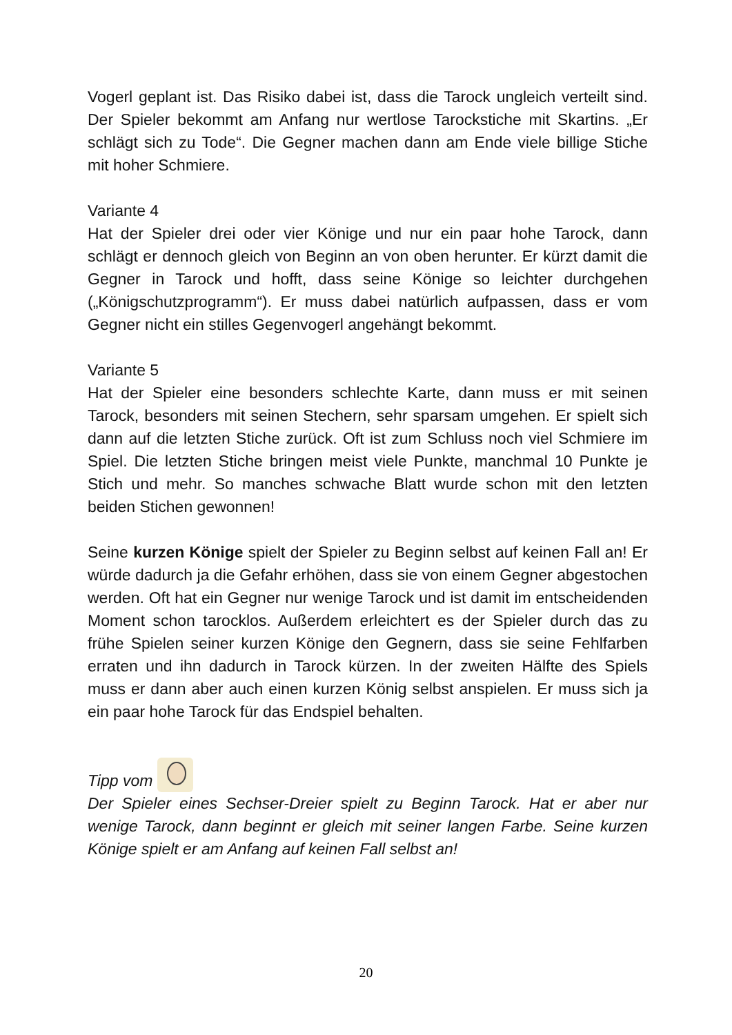Vogerl geplant ist. Das Risiko dabei ist, dass die Tarock ungleich verteilt sind. Der Spieler bekommt am Anfang nur wertlose Tarockstiche mit Skartins. „Er schlägt sich zu Tode“. Die Gegner machen dann am Ende viele billige Stiche mit hoher Schmiere.
Variante 4
Hat der Spieler drei oder vier Könige und nur ein paar hohe Tarock, dann schlägt er dennoch gleich von Beginn an von oben herunter. Er kürzt damit die Gegner in Tarock und hofft, dass seine Könige so leichter durchgehen („Königschutzprogramm“). Er muss dabei natürlich aufpassen, dass er vom Gegner nicht ein stilles Gegenvogerl angehängt bekommt.
Variante 5
Hat der Spieler eine besonders schlechte Karte, dann muss er mit seinen Tarock, besonders mit seinen Stechern, sehr sparsam umgehen. Er spielt sich dann auf die letzten Stiche zurück. Oft ist zum Schluss noch viel Schmiere im Spiel. Die letzten Stiche bringen meist viele Punkte, manchmal 10 Punkte je Stich und mehr. So manches schwache Blatt wurde schon mit den letzten beiden Stichen gewonnen!
Seine kurzen Könige spielt der Spieler zu Beginn selbst auf keinen Fall an! Er würde dadurch ja die Gefahr erhöhen, dass sie von einem Gegner abgestochen werden. Oft hat ein Gegner nur wenige Tarock und ist damit im entscheidenden Moment schon tarocklos. Außerdem erleichtert es der Spieler durch das zu frühe Spielen seiner kurzen Könige den Gegnern, dass sie seine Fehlfarben erraten und ihn dadurch in Tarock kürzen. In der zweiten Hälfte des Spiels muss er dann aber auch einen kurzen König selbst anspielen. Er muss sich ja ein paar hohe Tarock für das Endspiel behalten.
Tipp vom
Der Spieler eines Sechser-Dreier spielt zu Beginn Tarock. Hat er aber nur wenige Tarock, dann beginnt er gleich mit seiner langen Farbe. Seine kurzen Könige spielt er am Anfang auf keinen Fall selbst an!
20